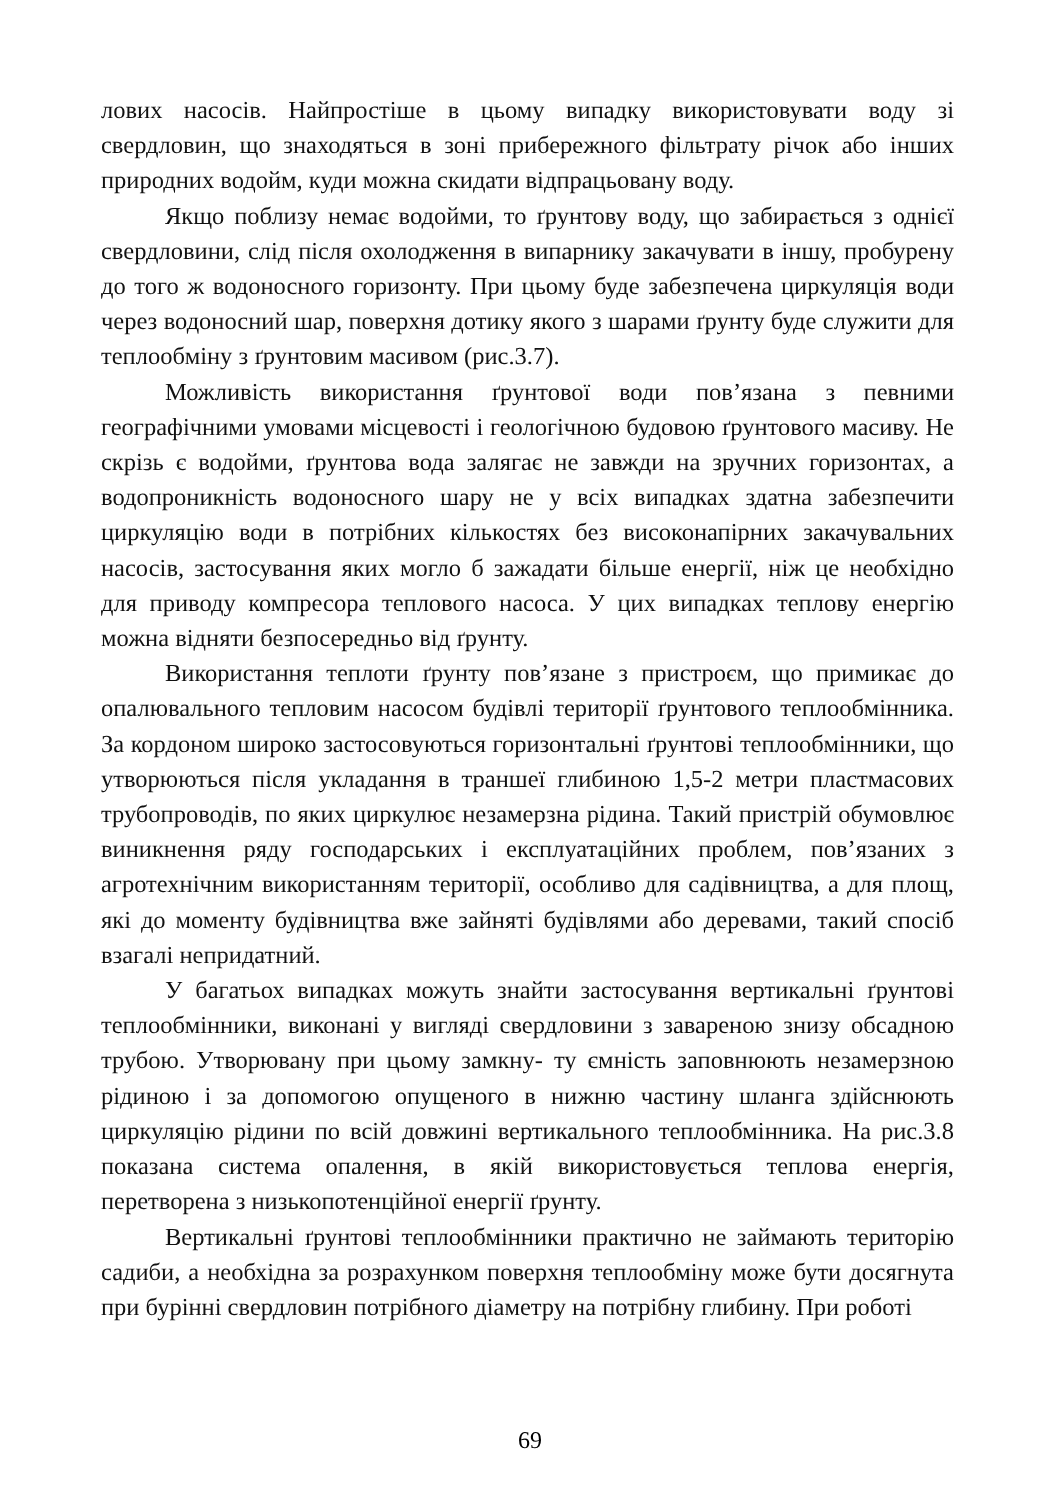лових насосів. Найпростіше в цьому випадку використовувати воду зі свердловин, що знаходяться в зоні прибережного фільтрату річок або інших природних водойм, куди можна скидати відпрацьовану воду.
Якщо поблизу немає водойми, то ґрунтову воду, що забирається з однієї свердловини, слід після охолодження в випарнику закачувати в іншу, пробурену до того ж водоносного горизонту. При цьому буде забезпечена циркуляція води через водоносний шар, поверхня дотику якого з шарами ґрунту буде служити для теплообміну з ґрунтовим масивом (рис.3.7).
Можливість використання ґрунтової води пов’язана з певними географічними умовами місцевості і геологічною будовою ґрунтового масиву. Не скрізь є водойми, ґрунтова вода залягає не завжди на зручних горизонтах, а водопроникність водоносного шару не у всіх випадках здатна забезпечити циркуляцію води в потрібних кількостях без високонапірних закачувальних насосів, застосування яких могло б зажадати більше енергії, ніж це необхідно для приводу компресора теплового насоса. У цих випадках теплову енергію можна відняти безпосередньо від ґрунту.
Використання теплоти ґрунту пов’язане з пристроєм, що примикає до опалювального тепловим насосом будівлі території ґрунтового теплообмінника. За кордоном широко застосовуються горизонтальні ґрунтові теплообмінники, що утворюються після укладання в траншеї глибиною 1,5-2 метри пластмасових трубопроводів, по яких циркулює незамерзна рідина. Такий пристрій обумовлює виникнення ряду господарських і експлуатаційних проблем, пов’язаних з агротехнічним використанням території, особливо для садівництва, а для площ, які до моменту будівництва вже зайняті будівлями або деревами, такий спосіб взагалі непридатний.
У багатьох випадках можуть знайти застосування вертикальні ґрунтові теплообмінники, виконані у вигляді свердловини з завареною знизу обсадною трубою. Утворювану при цьому замкну- ту ємність заповнюють незамерзною рідиною і за допомогою опущеного в нижню частину шланга здійснюють циркуляцію рідини по всій довжині вертикального теплообмінника. На рис.3.8 показана система опалення, в якій використовується теплова енергія, перетворена з низькопотенційної енергії ґрунту.
Вертикальні ґрунтові теплообмінники практично не займають територію садиби, а необхідна за розрахунком поверхня теплообміну може бути досягнута при бурінні свердловин потрібного діаметру на потрібну глибину. При роботі
69